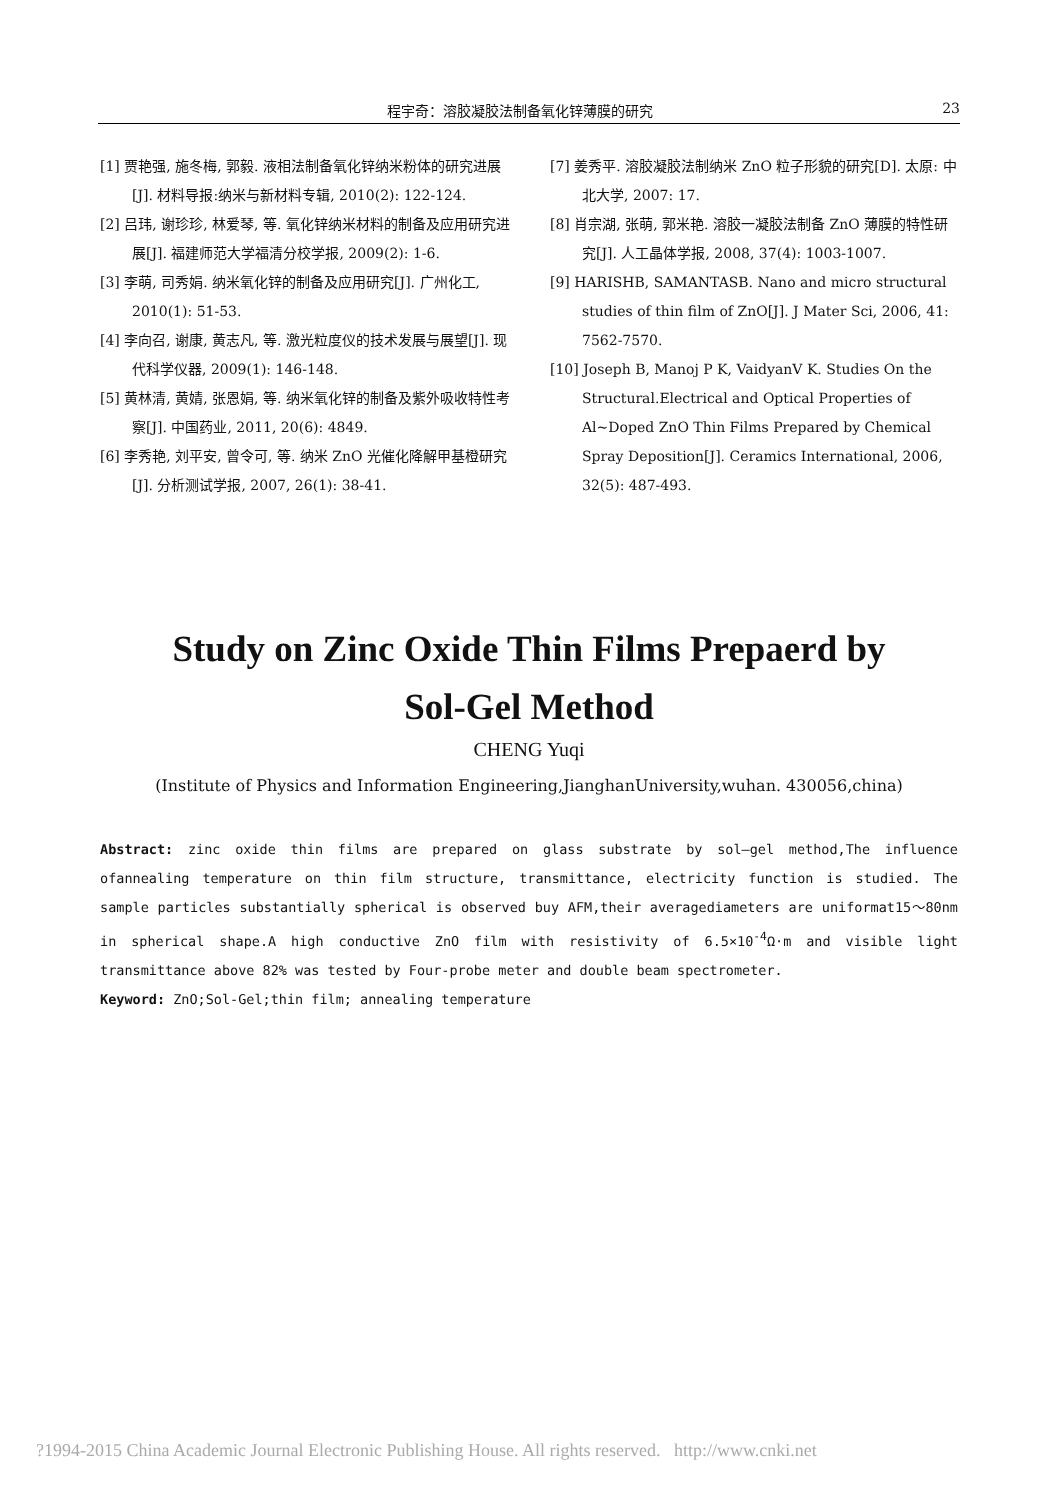程宇奇：溶胶凝胶法制备氧化锌薄膜的研究 23
[1] 贾艳强, 施冬梅, 郭毅. 液相法制备氧化锌纳米粉体的研究进展[J]. 材料导报:纳米与新材料专辑, 2010(2): 122-124.
[2] 吕玮, 谢珍珍, 林爱琴, 等. 氧化锌纳米材料的制备及应用研究进展[J]. 福建师范大学福清分校学报, 2009(2): 1-6.
[3] 李萌, 司秀娟. 纳米氧化锌的制备及应用研究[J]. 广州化工, 2010(1): 51-53.
[4] 李向召, 谢康, 黄志凡, 等. 激光粒度仪的技术发展与展望[J]. 现代科学仪器, 2009(1): 146-148.
[5] 黄林清, 黄婧, 张恩娟, 等. 纳米氧化锌的制备及紫外吸收特性考察[J]. 中国药业, 2011, 20(6): 4849.
[6] 李秀艳, 刘平安, 曾令可, 等. 纳米 ZnO 光催化降解甲基橙研究[J]. 分析测试学报, 2007, 26(1): 38-41.
[7] 姜秀平. 溶胶凝胶法制纳米 ZnO 粒子形貌的研究[D]. 太原: 中北大学, 2007: 17.
[8] 肖宗湖, 张萌, 郭米艳. 溶胶一凝胶法制备 ZnO 薄膜的特性研究[J]. 人工晶体学报, 2008, 37(4): 1003-1007.
[9] HARISHB, SAMANTASB. Nano and micro structural studies of thin film of ZnO[J]. J Mater Sci, 2006, 41: 7562-7570.
[10] Joseph B, Manoj P K, VaidyanV K. Studies On the Structural.Electrical and Optical Properties of Al~Doped ZnO Thin Films Prepared by Chemical Spray Deposition[J]. Ceramics International, 2006, 32(5): 487-493.
Study on Zinc Oxide Thin Films Prepaerd by
Sol-Gel Method
CHENG Yuqi
(Institute of Physics and Information Engineering,JianghanUniversity,wuhan. 430056,china)
Abstract: zinc oxide thin films are prepared on glass substrate by sol—gel method,The influence ofannealing temperature on thin film structure, transmittance, electricity function is studied. The sample particles substantially spherical is observed buy AFM,their averagediameters are uniformat15～80nm in spherical shape.A high conductive ZnO film with resistivity of 6.5×10<sup>-4</sup>Ω·m and visible light transmittance above 82% was tested by Four-probe meter and double beam spectrometer.
Keyword: ZnO;Sol-Gel;thin film; annealing temperature
?1994-2015 China Academic Journal Electronic Publishing House. All rights reserved. http://www.cnki.net